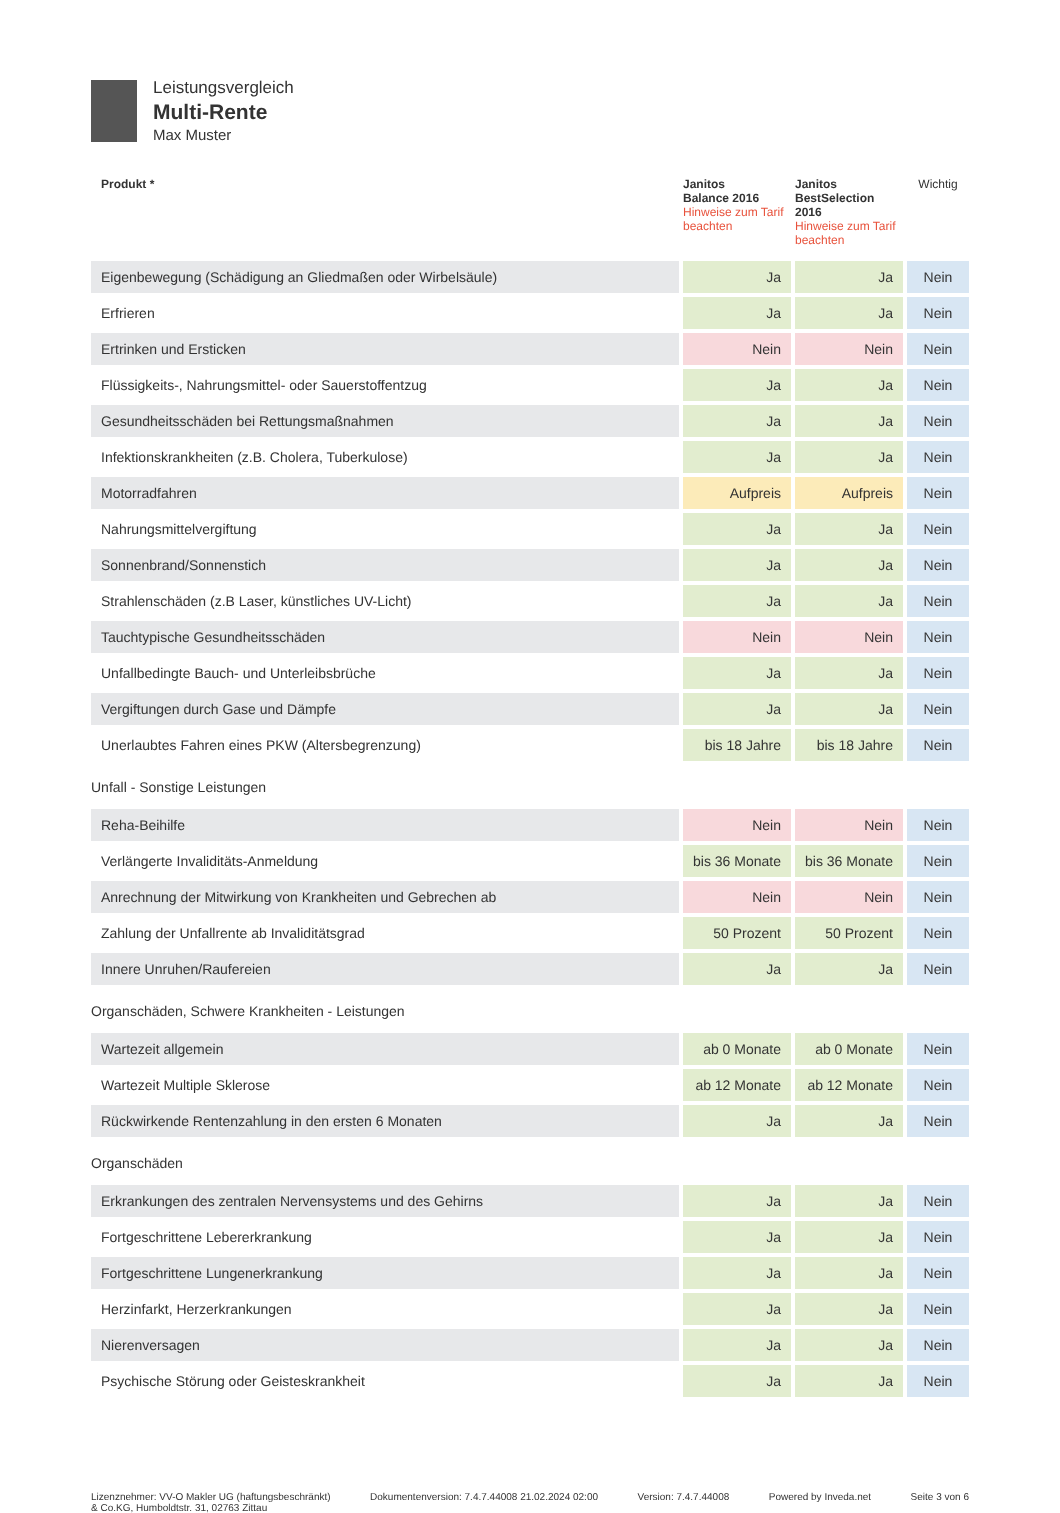Leistungsvergleich
Multi-Rente
Max Muster
| Produkt * | Janitos Balance 2016 Hinweise zum Tarif beachten | Janitos BestSelection 2016 Hinweise zum Tarif beachten | Wichtig |
| --- | --- | --- | --- |
| Eigenbewegung (Schädigung an Gliedmaßen oder Wirbelsäule) | Ja | Ja | Nein |
| Erfrieren | Ja | Ja | Nein |
| Ertrinken und Ersticken | Nein | Nein | Nein |
| Flüssigkeits-, Nahrungsmittel- oder Sauerstoffentzug | Ja | Ja | Nein |
| Gesundheitsschäden bei Rettungsmaßnahmen | Ja | Ja | Nein |
| Infektionskrankheiten (z.B. Cholera, Tuberkulose) | Ja | Ja | Nein |
| Motorradfahren | Aufpreis | Aufpreis | Nein |
| Nahrungsmittelvergiftung | Ja | Ja | Nein |
| Sonnenbrand/Sonnenstich | Ja | Ja | Nein |
| Strahlenschäden (z.B Laser, künstliches UV-Licht) | Ja | Ja | Nein |
| Tauchtypische Gesundheitsschäden | Nein | Nein | Nein |
| Unfallbedingte Bauch- und Unterleibsbrüche | Ja | Ja | Nein |
| Vergiftungen durch Gase und Dämpfe | Ja | Ja | Nein |
| Unerlaubtes Fahren eines PKW (Altersbegrenzung) | bis 18 Jahre | bis 18 Jahre | Nein |
| Unfall - Sonstige Leistungen | | | |
| Reha-Beihilfe | Nein | Nein | Nein |
| Verlängerte Invaliditäts-Anmeldung | bis 36 Monate | bis 36 Monate | Nein |
| Anrechnung der Mitwirkung von Krankheiten und Gebrechen ab | Nein | Nein | Nein |
| Zahlung der Unfallrente ab Invaliditätsgrad | 50 Prozent | 50 Prozent | Nein |
| Innere Unruhen/Raufereien | Ja | Ja | Nein |
| Organschäden, Schwere Krankheiten - Leistungen | | | |
| Wartezeit allgemein | ab 0 Monate | ab 0 Monate | Nein |
| Wartezeit Multiple Sklerose | ab 12 Monate | ab 12 Monate | Nein |
| Rückwirkende Rentenzahlung in den ersten 6 Monaten | Ja | Ja | Nein |
| Organschäden | | | |
| Erkrankungen des zentralen Nervensystems und des Gehirns | Ja | Ja | Nein |
| Fortgeschrittene Lebererkrankung | Ja | Ja | Nein |
| Fortgeschrittene Lungenerkrankung | Ja | Ja | Nein |
| Herzinfarkt, Herzerkrankungen | Ja | Ja | Nein |
| Nierenversagen | Ja | Ja | Nein |
| Psychische Störung oder Geisteskrankheit | Ja | Ja | Nein |
Lizenznehmer: VV-O Makler UG (haftungsbeschränkt)
& Co.KG, Humboldtstr. 31, 02763 Zittau
Dokumentenversion: 7.4.7.44008 21.02.2024 02:00
Version: 7.4.7.44008 Powered by Inveda.net Seite 3 von 6